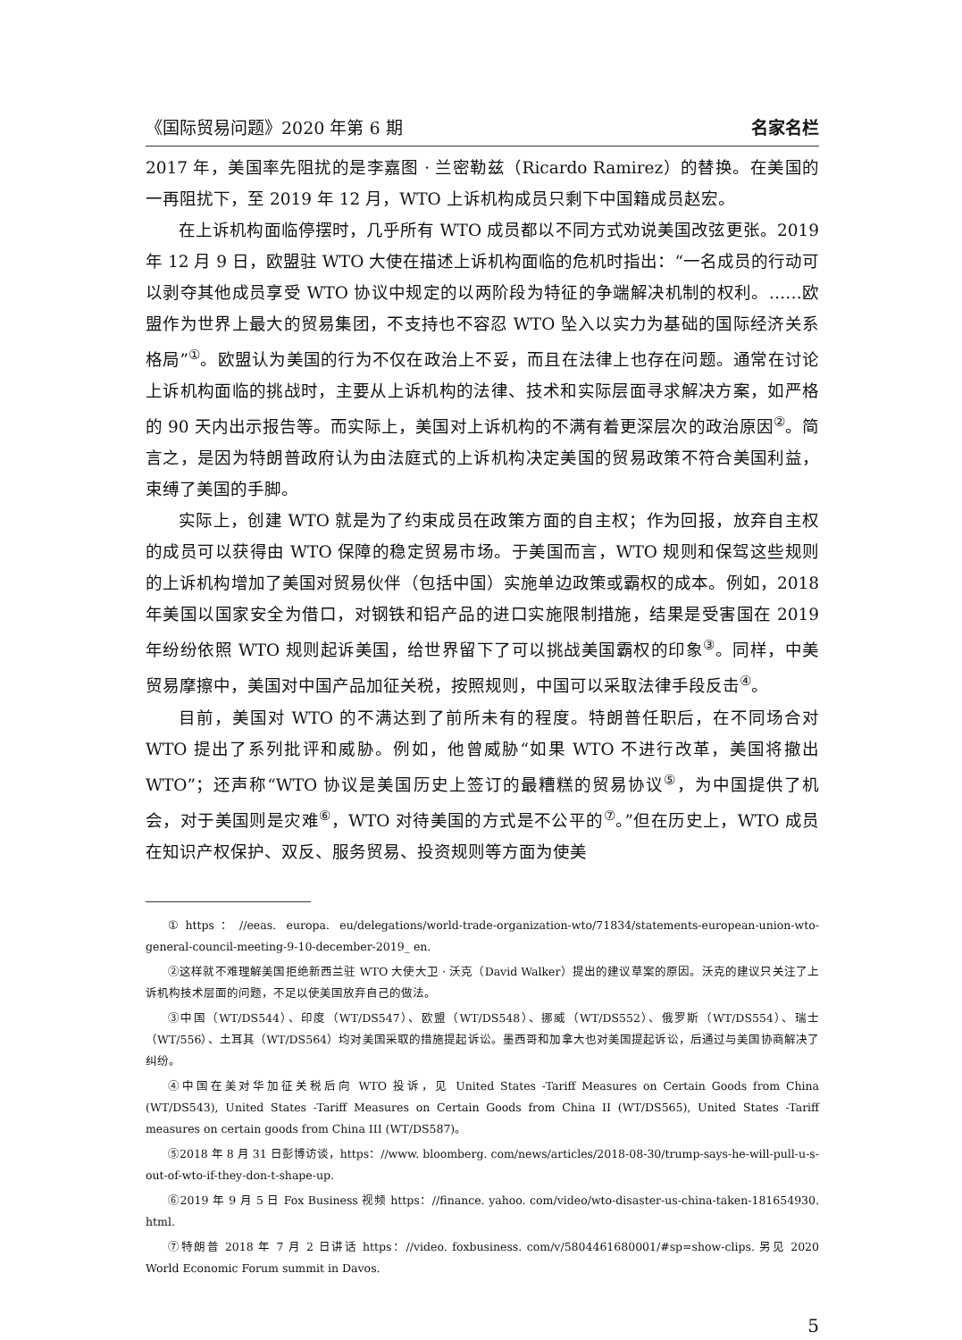《国际贸易问题》2020 年第 6 期 名家名栏
2017 年，美国率先阻扰的是李嘉图 · 兰密勒兹（Ricardo Ramirez）的替换。在美国的一再阻扰下，至 2019 年 12 月，WTO 上诉机构成员只剩下中国籍成员赵宏。
在上诉机构面临停摆时，几乎所有 WTO 成员都以不同方式劝说美国改弦更张。2019 年 12 月 9 日，欧盟驻 WTO 大使在描述上诉机构面临的危机时指出：“一名成员的行动可以剥夺其他成员享受 WTO 协议中规定的以两阶段为特征的争端解决机制的权利。……欧盟作为世界上最大的贸易集团，不支持也不容忍 WTO 坠入以实力为基础的国际经济关系格局”<sup>①</sup>。欧盟认为美国的行为不仅在政治上不妥，而且在法律上也存在问题。通常在讨论上诉机构面临的挑战时，主要从上诉机构的法律、技术和实际层面寻求解决方案，如严格的 90 天内出示报告等。而实际上，美国对上诉机构的不满有着更深层次的政治原因<sup>②</sup>。简言之，是因为特朗普政府认为由法庭式的上诉机构决定美国的贸易政策不符合美国利益，束缚了美国的手脚。
实际上，创建 WTO 就是为了约束成员在政策方面的自主权；作为回报，放弃自主权的成员可以获得由 WTO 保障的稳定贸易市场。于美国而言，WTO 规则和保驾这些规则的上诉机构增加了美国对贸易伙伴（包括中国）实施单边政策或霸权的成本。例如，2018 年美国以国家安全为借口，对钢铁和铝产品的进口实施限制措施，结果是受害国在 2019 年纷纷依照 WTO 规则起诉美国，给世界留下了可以挑战美国霸权的印象<sup>③</sup>。同样，中美贸易摩擦中，美国对中国产品加征关税，按照规则，中国可以采取法律手段反击<sup>④</sup>。
目前，美国对 WTO 的不满达到了前所未有的程度。特朗普任职后，在不同场合对 WTO 提出了系列批评和威胁。例如，他曾威胁“如果 WTO 不进行改革，美国将撤出 WTO”；还声称“WTO 协议是美国历史上签订的最糟糕的贸易协议<sup>⑤</sup>，为中国提供了机会，对于美国则是灾难<sup>⑥</sup>，WTO 对待美国的方式是不公平的<sup>⑦</sup>。”但在历史上，WTO 成员在知识产权保护、双反、服务贸易、投资规则等方面为使美
①https：//eeas. europa. eu/delegations/world-trade-organization-wto/71834/statements-european-union-wto-general-council-meeting-9-10-december-2019_ en.
②这样就不难理解美国拒绝新西兰驻 WTO 大使大卫 · 沃克（David Walker）提出的建议草案的原因。沃克的建议只关注了上诉机构技术层面的问题，不足以使美国放弃自己的做法。
③中国（WT/DS544）、印度（WT/DS547）、欧盟（WT/DS548）、挪威（WT/DS552）、俄罗斯（WT/DS554）、瑞士（WT/556）、土耳其（WT/DS564）均对美国采取的措施提起诉讼。墨西哥和加拿大也对美国提起诉讼，后通过与美国协商解决了纠纷。
④中国在美对华加征关税后向 WTO 投诉，见 United States -Tariff Measures on Certain Goods from China (WT/DS543), United States -Tariff Measures on Certain Goods from China II (WT/DS565), United States -Tariff measures on certain goods from China III (WT/DS587)。
⑤2018 年 8 月 31 日彭博访谈，https：//www. bloomberg. com/news/articles/2018-08-30/trump-says-he-will-pull-u-s-out-of-wto-if-they-don-t-shape-up.
⑥2019 年 9 月 5 日 Fox Business 视频 https：//finance. yahoo. com/video/wto-disaster-us-china-taken-181654930. html.
⑦特朗普 2018 年 7 月 2 日讲话 https：//video. foxbusiness. com/v/5804461680001/#sp=show-clips. 另见 2020 World Economic Forum summit in Davos.
5